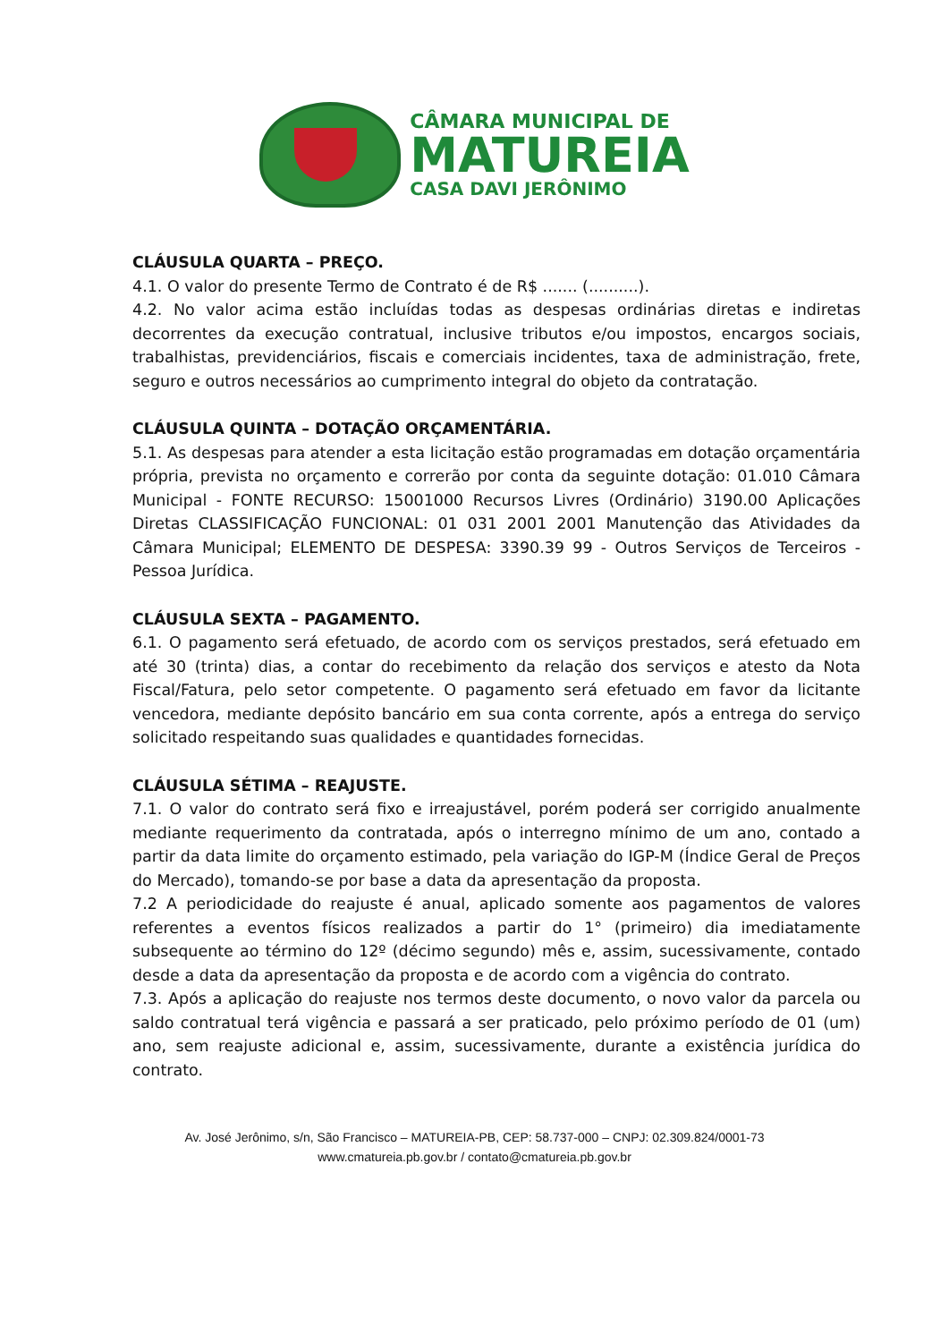CÂMARA MUNICIPAL DE
MATUREIA
CASA DAVI JERÔNIMO
CLÁUSULA QUARTA – PREÇO.
4.1. O valor do presente Termo de Contrato é de R$ ....... (..........).
4.2. No valor acima estão incluídas todas as despesas ordinárias diretas e indiretas decorrentes da execução contratual, inclusive tributos e/ou impostos, encargos sociais, trabalhistas, previdenciários, fiscais e comerciais incidentes, taxa de administração, frete, seguro e outros necessários ao cumprimento integral do objeto da contratação.
CLÁUSULA QUINTA – DOTAÇÃO ORÇAMENTÁRIA.
5.1. As despesas para atender a esta licitação estão programadas em dotação orçamentária própria, prevista no orçamento e correrão por conta da seguinte dotação: 01.010 Câmara Municipal - FONTE RECURSO: 15001000 Recursos Livres (Ordinário) 3190.00 Aplicações Diretas CLASSIFICAÇÃO FUNCIONAL: 01 031 2001 2001 Manutenção das Atividades da Câmara Municipal; ELEMENTO DE DESPESA: 3390.39 99 - Outros Serviços de Terceiros - Pessoa Jurídica.
CLÁUSULA SEXTA – PAGAMENTO.
6.1. O pagamento será efetuado, de acordo com os serviços prestados, será efetuado em até 30 (trinta) dias, a contar do recebimento da relação dos serviços e atesto da Nota Fiscal/Fatura, pelo setor competente. O pagamento será efetuado em favor da licitante vencedora, mediante depósito bancário em sua conta corrente, após a entrega do serviço solicitado respeitando suas qualidades e quantidades fornecidas.
CLÁUSULA SÉTIMA – REAJUSTE.
7.1. O valor do contrato será fixo e irreajustável, porém poderá ser corrigido anualmente mediante requerimento da contratada, após o interregno mínimo de um ano, contado a partir da data limite do orçamento estimado, pela variação do IGP-M (Índice Geral de Preços do Mercado), tomando-se por base a data da apresentação da proposta.
7.2 A periodicidade do reajuste é anual, aplicado somente aos pagamentos de valores referentes a eventos físicos realizados a partir do 1° (primeiro) dia imediatamente subsequente ao término do 12º (décimo segundo) mês e, assim, sucessivamente, contado desde a data da apresentação da proposta e de acordo com a vigência do contrato.
7.3. Após a aplicação do reajuste nos termos deste documento, o novo valor da parcela ou saldo contratual terá vigência e passará a ser praticado, pelo próximo período de 01 (um) ano, sem reajuste adicional e, assim, sucessivamente, durante a existência jurídica do contrato.
Av. José Jerônimo, s/n, São Francisco – MATUREIA-PB, CEP: 58.737-000 – CNPJ: 02.309.824/0001-73
www.cmatureia.pb.gov.br / contato@cmatureia.pb.gov.br